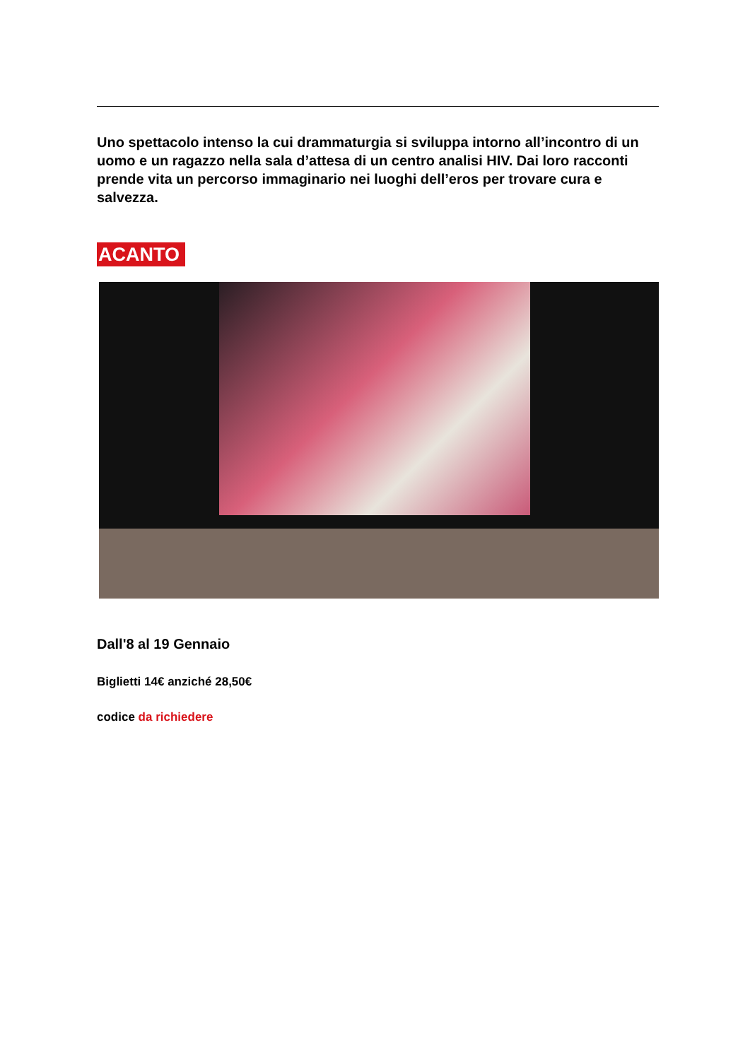Uno spettacolo intenso la cui drammaturgia si sviluppa intorno all’incontro di un uomo e un ragazzo nella sala d’attesa di un centro analisi HIV. Dai loro racconti prende vita un percorso immaginario nei luoghi dell’eros per trovare cura e salvezza.
ACANTO
Dall'8 al 19 Gennaio
Biglietti 14€ anziché 28,50€
codice da richiedere